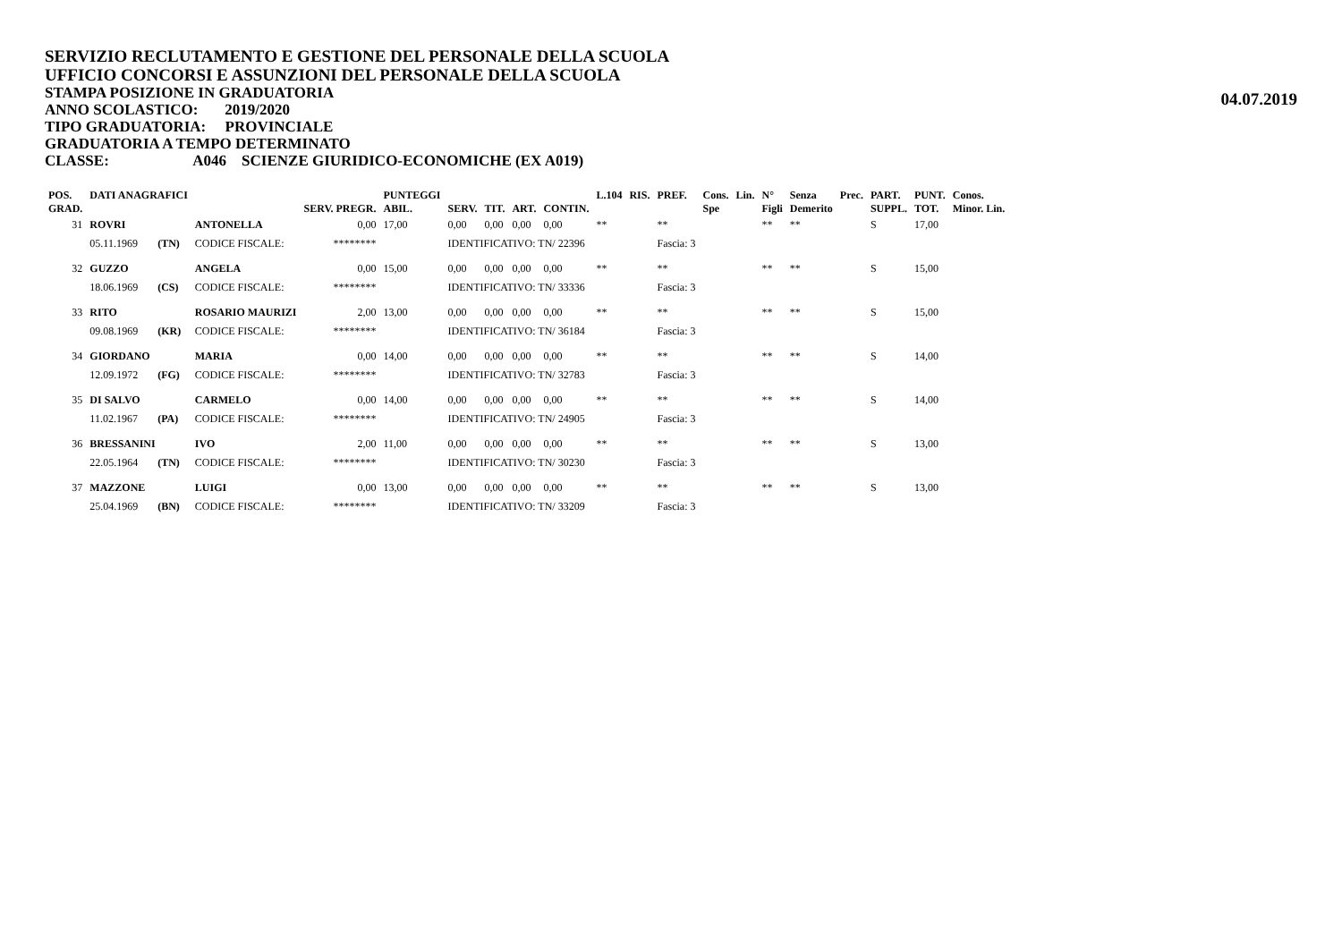SERVIZIO RECLUTAMENTO E GESTIONE DEL PERSONALE DELLA SCUOLA
UFFICIO CONCORSI E ASSUNZIONI DEL PERSONALE DELLA SCUOLA
STAMPA POSIZIONE IN GRADUATORIA
04.07.2019
ANNO SCOLASTICO: 2019/2020
TIPO GRADUATORIA: PROVINCIALE
GRADUATORIA A TEMPO DETERMINATO
CLASSE: A046 SCIENZE GIURIDICO-ECONOMICHE (EX A019)
| POS. GRAD. | DATI ANAGRAFICI | | | SERV. PREGR. | PUNTEGGI ABIL. | SERV. | TIT. | ART. | CONTIN. | L.104 | RIS. | PREF. | Cons. Spe | Lin. | N° Figli | Senza Demerito | Prec. | PART. SUPPL. | PUNT. TOT. | Conos. Minor. Lin. |
| --- | --- | --- | --- | --- | --- | --- | --- | --- | --- | --- | --- | --- | --- | --- | --- | --- | --- | --- | --- | --- |
| 31 | ROVRI | | ANTONELLA | 0,00 | 17,00 | 0,00 | 0,00 | 0,00 | 0,00 | ** | | ** | | | ** | ** | | S | 17,00 | |
| | 05.11.1969 | (TN) | CODICE FISCALE: | ******** | | IDENTIFICATIVO: TN/ 22396 | | | | | | Fascia: 3 | | | | | | | | |
| 32 | GUZZO | | ANGELA | 0,00 | 15,00 | 0,00 | 0,00 | 0,00 | 0,00 | ** | | ** | | | ** | ** | | S | 15,00 | |
| | 18.06.1969 | (CS) | CODICE FISCALE: | ******** | | IDENTIFICATIVO: TN/ 33336 | | | | | | Fascia: 3 | | | | | | | | |
| 33 | RITO | | ROSARIO MAURIZI | 2,00 | 13,00 | 0,00 | 0,00 | 0,00 | 0,00 | ** | | ** | | | ** | ** | | S | 15,00 | |
| | 09.08.1969 | (KR) | CODICE FISCALE: | ******** | | IDENTIFICATIVO: TN/ 36184 | | | | | | Fascia: 3 | | | | | | | | |
| 34 | GIORDANO | | MARIA | 0,00 | 14,00 | 0,00 | 0,00 | 0,00 | 0,00 | ** | | ** | | | ** | ** | | S | 14,00 | |
| | 12.09.1972 | (FG) | CODICE FISCALE: | ******** | | IDENTIFICATIVO: TN/ 32783 | | | | | | Fascia: 3 | | | | | | | | |
| 35 | DI SALVO | | CARMELO | 0,00 | 14,00 | 0,00 | 0,00 | 0,00 | 0,00 | ** | | ** | | | ** | ** | | S | 14,00 | |
| | 11.02.1967 | (PA) | CODICE FISCALE: | ******** | | IDENTIFICATIVO: TN/ 24905 | | | | | | Fascia: 3 | | | | | | | | |
| 36 | BRESSANINI | | IVO | 2,00 | 11,00 | 0,00 | 0,00 | 0,00 | 0,00 | ** | | ** | | | ** | ** | | S | 13,00 | |
| | 22.05.1964 | (TN) | CODICE FISCALE: | ******** | | IDENTIFICATIVO: TN/ 30230 | | | | | | Fascia: 3 | | | | | | | | |
| 37 | MAZZONE | | LUIGI | 0,00 | 13,00 | 0,00 | 0,00 | 0,00 | 0,00 | ** | | ** | | | ** | ** | | S | 13,00 | |
| | 25.04.1969 | (BN) | CODICE FISCALE: | ******** | | IDENTIFICATIVO: TN/ 33209 | | | | | | Fascia: 3 | | | | | | | | |